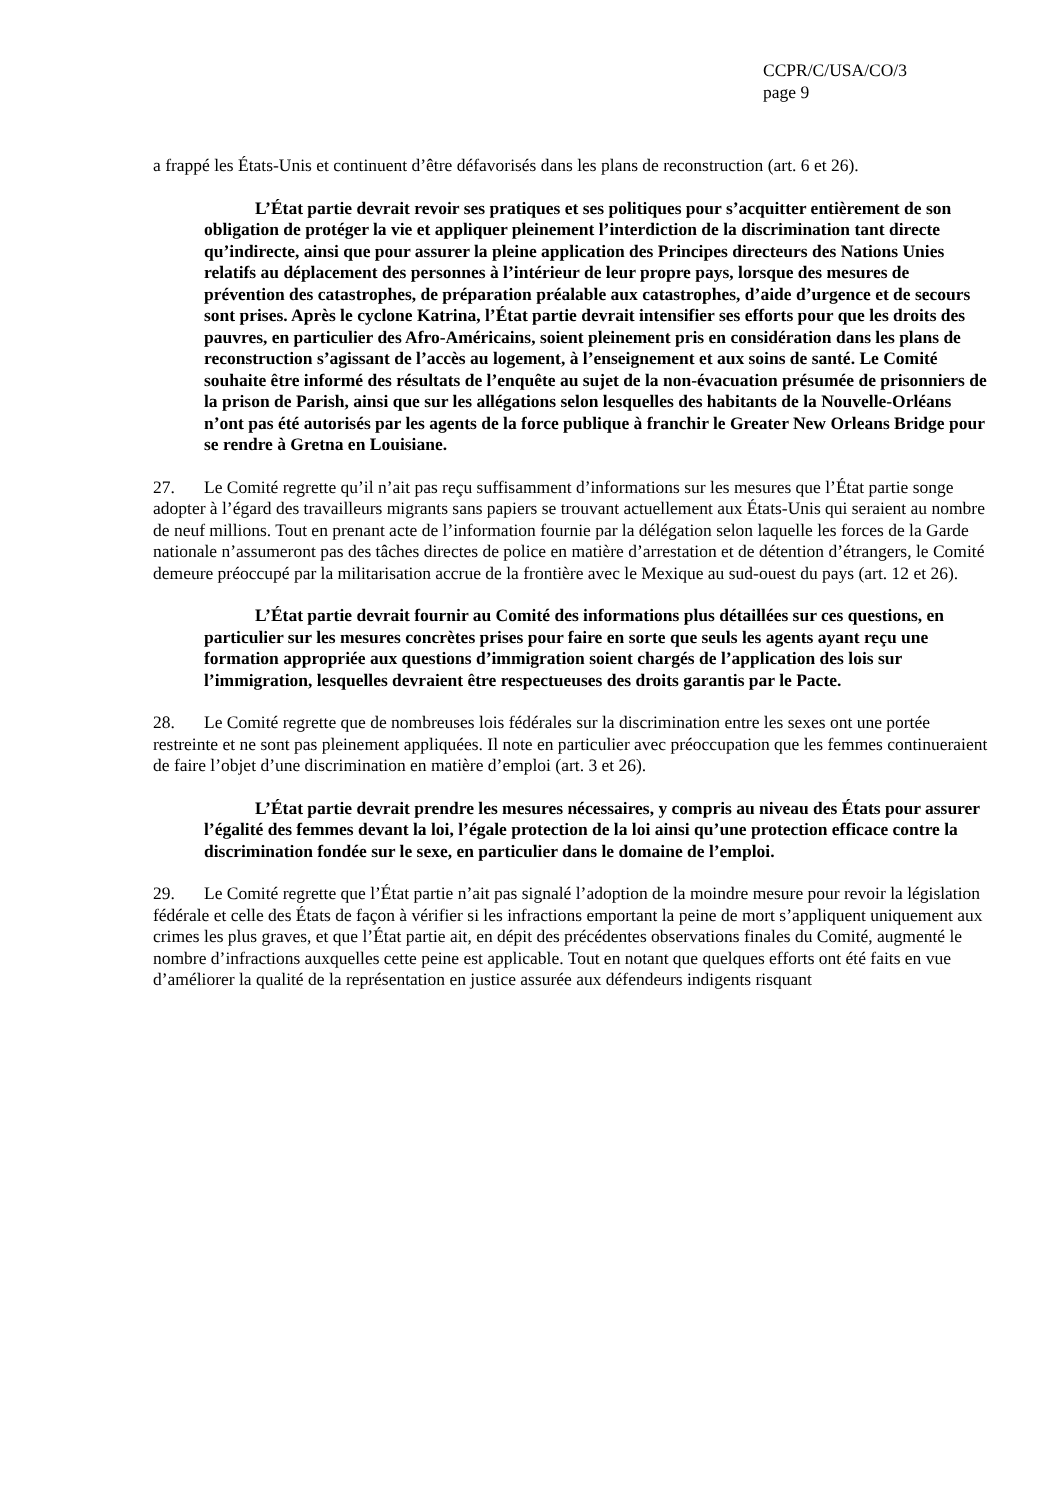CCPR/C/USA/CO/3
page 9
a frappé les États-Unis et continuent d’être défavorisés dans les plans de reconstruction (art. 6 et 26).
L’État partie devrait revoir ses pratiques et ses politiques pour s’acquitter entièrement de son obligation de protéger la vie et appliquer pleinement l’interdiction de la discrimination tant directe qu’indirecte, ainsi que pour assurer la pleine application des Principes directeurs des Nations Unies relatifs au déplacement des personnes à l’intérieur de leur propre pays, lorsque des mesures de prévention des catastrophes, de préparation préalable aux catastrophes, d’aide d’urgence et de secours sont prises. Après le cyclone Katrina, l’État partie devrait intensifier ses efforts pour que les droits des pauvres, en particulier des Afro-Américains, soient pleinement pris en considération dans les plans de reconstruction s’agissant de l’accès au logement, à l’enseignement et aux soins de santé. Le Comité souhaite être informé des résultats de l’enquête au sujet de la non-évacuation présumée de prisonniers de la prison de Parish, ainsi que sur les allégations selon lesquelles des habitants de la Nouvelle-Orléans n’ont pas été autorisés par les agents de la force publique à franchir le Greater New Orleans Bridge pour se rendre à Gretna en Louisiane.
27. Le Comité regrette qu’il n’ait pas reçu suffisamment d’informations sur les mesures que l’État partie songe adopter à l’égard des travailleurs migrants sans papiers se trouvant actuellement aux États-Unis qui seraient au nombre de neuf millions. Tout en prenant acte de l’information fournie par la délégation selon laquelle les forces de la Garde nationale n’assumeront pas des tâches directes de police en matière d’arrestation et de détention d’étrangers, le Comité demeure préoccupé par la militarisation accrue de la frontière avec le Mexique au sud-ouest du pays (art. 12 et 26).
L’État partie devrait fournir au Comité des informations plus détaillées sur ces questions, en particulier sur les mesures concrètes prises pour faire en sorte que seuls les agents ayant reçu une formation appropriée aux questions d’immigration soient chargés de l’application des lois sur l’immigration, lesquelles devraient être respectueuses des droits garantis par le Pacte.
28. Le Comité regrette que de nombreuses lois fédérales sur la discrimination entre les sexes ont une portée restreinte et ne sont pas pleinement appliquées. Il note en particulier avec préoccupation que les femmes continueraient de faire l’objet d’une discrimination en matière d’emploi (art. 3 et 26).
L’État partie devrait prendre les mesures nécessaires, y compris au niveau des États pour assurer l’égalité des femmes devant la loi, l’égale protection de la loi ainsi qu’une protection efficace contre la discrimination fondée sur le sexe, en particulier dans le domaine de l’emploi.
29. Le Comité regrette que l’État partie n’ait pas signalé l’adoption de la moindre mesure pour revoir la législation fédérale et celle des États de façon à vérifier si les infractions emportant la peine de mort s’appliquent uniquement aux crimes les plus graves, et que l’État partie ait, en dépit des précédentes observations finales du Comité, augmenté le nombre d’infractions auxquelles cette peine est applicable. Tout en notant que quelques efforts ont été faits en vue d’améliorer la qualité de la représentation en justice assurée aux défendeurs indigents risquant